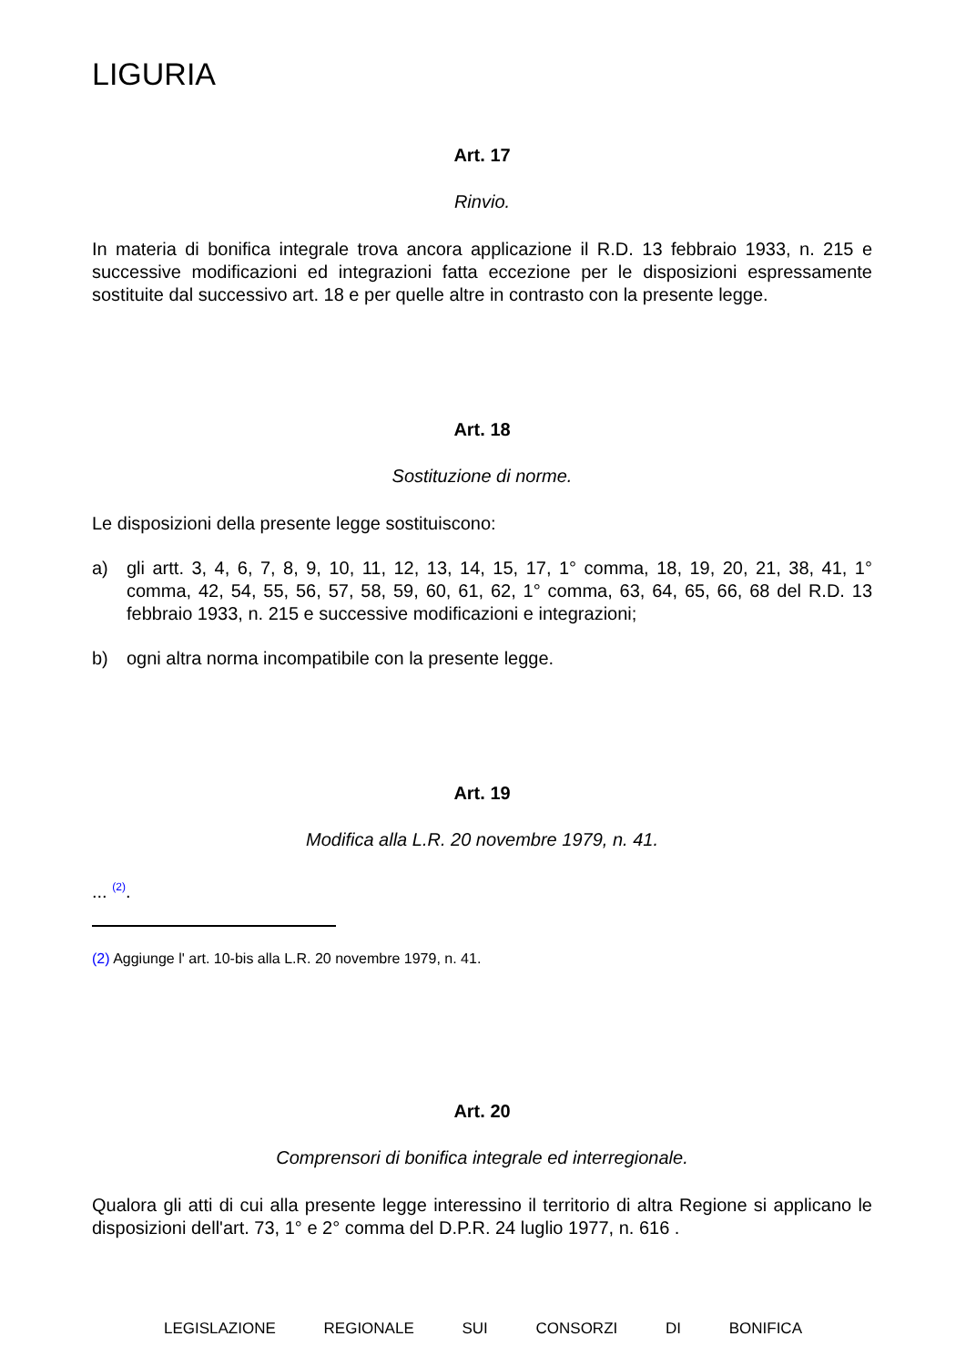LIGURIA
Art. 17
Rinvio.
In materia di bonifica integrale trova ancora applicazione il R.D. 13 febbraio 1933, n. 215 e successive modificazioni ed integrazioni fatta eccezione per le disposizioni espressamente sostituite dal successivo art. 18 e per quelle altre in contrasto con la presente legge.
Art. 18
Sostituzione di norme.
Le disposizioni della presente legge sostituiscono:
a) gli artt. 3, 4, 6, 7, 8, 9, 10, 11, 12, 13, 14, 15, 17, 1° comma, 18, 19, 20, 21, 38, 41, 1° comma, 42, 54, 55, 56, 57, 58, 59, 60, 61, 62, 1° comma, 63, 64, 65, 66, 68 del R.D. 13 febbraio 1933, n. 215 e successive modificazioni e integrazioni;
b) ogni altra norma incompatibile con la presente legge.
Art. 19
Modifica alla L.R. 20 novembre 1979, n. 41.
... <sup>(2)</sup>.
(2) Aggiunge l' art. 10-bis alla L.R. 20 novembre 1979, n. 41.
Art. 20
Comprensori di bonifica integrale ed interregionale.
Qualora gli atti di cui alla presente legge interessino il territorio di altra Regione si applicano le disposizioni dell'art. 73, 1° e 2° comma del D.P.R. 24 luglio 1977, n. 616 .
LEGISLAZIONE REGIONALE SUI CONSORZI DI BONIFICA